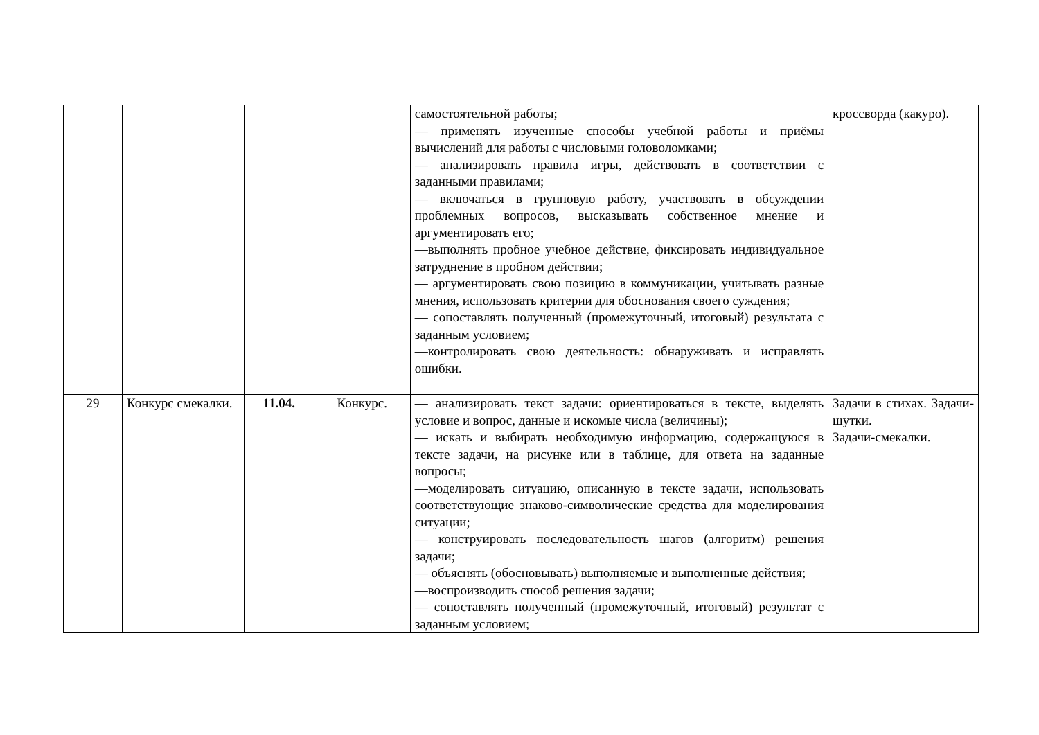| | | | | самостоятельной работы; — применять изученные способы учебной работы и приёмы вычислений для работы с числовыми головоломками; — анализировать правила игры, действовать в соответствии с заданными правилами; — включаться в групповую работу, участвовать в обсуждении проблемных вопросов, высказывать собственное мнение и аргументировать его; —выполнять пробное учебное действие, фиксировать индивидуальное затруднение в пробном действии; — аргументировать свою позицию в коммуникации, учитывать разные мнения, использовать критерии для обоснования своего суждения; — сопоставлять полученный (промежуточный, итоговый) результата с заданным условием; —контролировать свою деятельность: обнаруживать и исправлять ошибки. | кроссворда (какуро). |
| 29 | Конкурс смекалки. | 11.04. | Конкурс. | — анализировать текст задачи: ориентироваться в тексте, выделять условие и вопрос, данные и искомые числа (величины); — искать и выбирать необходимую информацию, содержащуюся в тексте задачи, на рисунке или в таблице, для ответа на заданные вопросы; —моделировать ситуацию, описанную в тексте задачи, использовать соответствующие знаково-символические средства для моделирования ситуации; — конструировать последовательность шагов (алгоритм) решения задачи; — объяснять (обосновывать) выполняемые и выполненные действия; —воспроизводить способ решения задачи; — сопоставлять полученный (промежуточный, итоговый) результат с заданным условием; | Задачи в стихах. Задачи-шутки. Задачи-смекалки. |